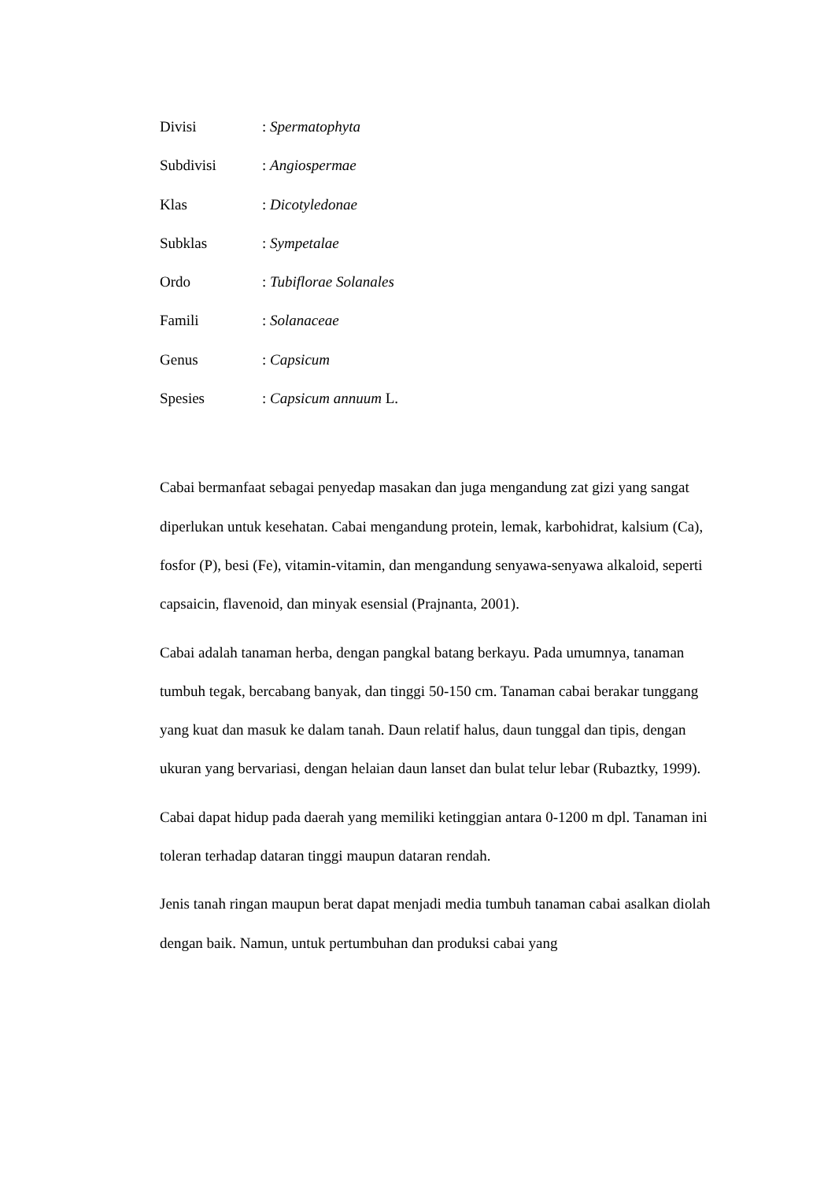Divisi: Spermatophyta
Subdivisi: Angiospermae
Klas: Dicotyledonae
Subklas: Sympetalae
Ordo: Tubiflorae Solanales
Famili: Solanaceae
Genus: Capsicum
Spesies: Capsicum annuum L.
Cabai bermanfaat sebagai penyedap masakan dan juga mengandung zat gizi yang sangat diperlukan untuk kesehatan. Cabai mengandung protein, lemak, karbohidrat, kalsium (Ca), fosfor (P), besi (Fe), vitamin-vitamin, dan mengandung senyawa-senyawa alkaloid, seperti capsaicin, flavenoid, dan minyak esensial (Prajnanta, 2001).
Cabai adalah tanaman herba, dengan pangkal batang berkayu. Pada umumnya, tanaman tumbuh tegak, bercabang banyak, dan tinggi 50-150 cm. Tanaman cabai berakar tunggang yang kuat dan masuk ke dalam tanah. Daun relatif halus, daun tunggal dan tipis, dengan ukuran yang bervariasi, dengan helaian daun lanset dan bulat telur lebar (Rubaztky, 1999).
Cabai dapat hidup pada daerah yang memiliki ketinggian antara 0-1200 m dpl. Tanaman ini toleran terhadap dataran tinggi maupun dataran rendah.
Jenis tanah ringan maupun berat dapat menjadi media tumbuh tanaman cabai asalkan diolah dengan baik. Namun, untuk pertumbuhan dan produksi cabai yang